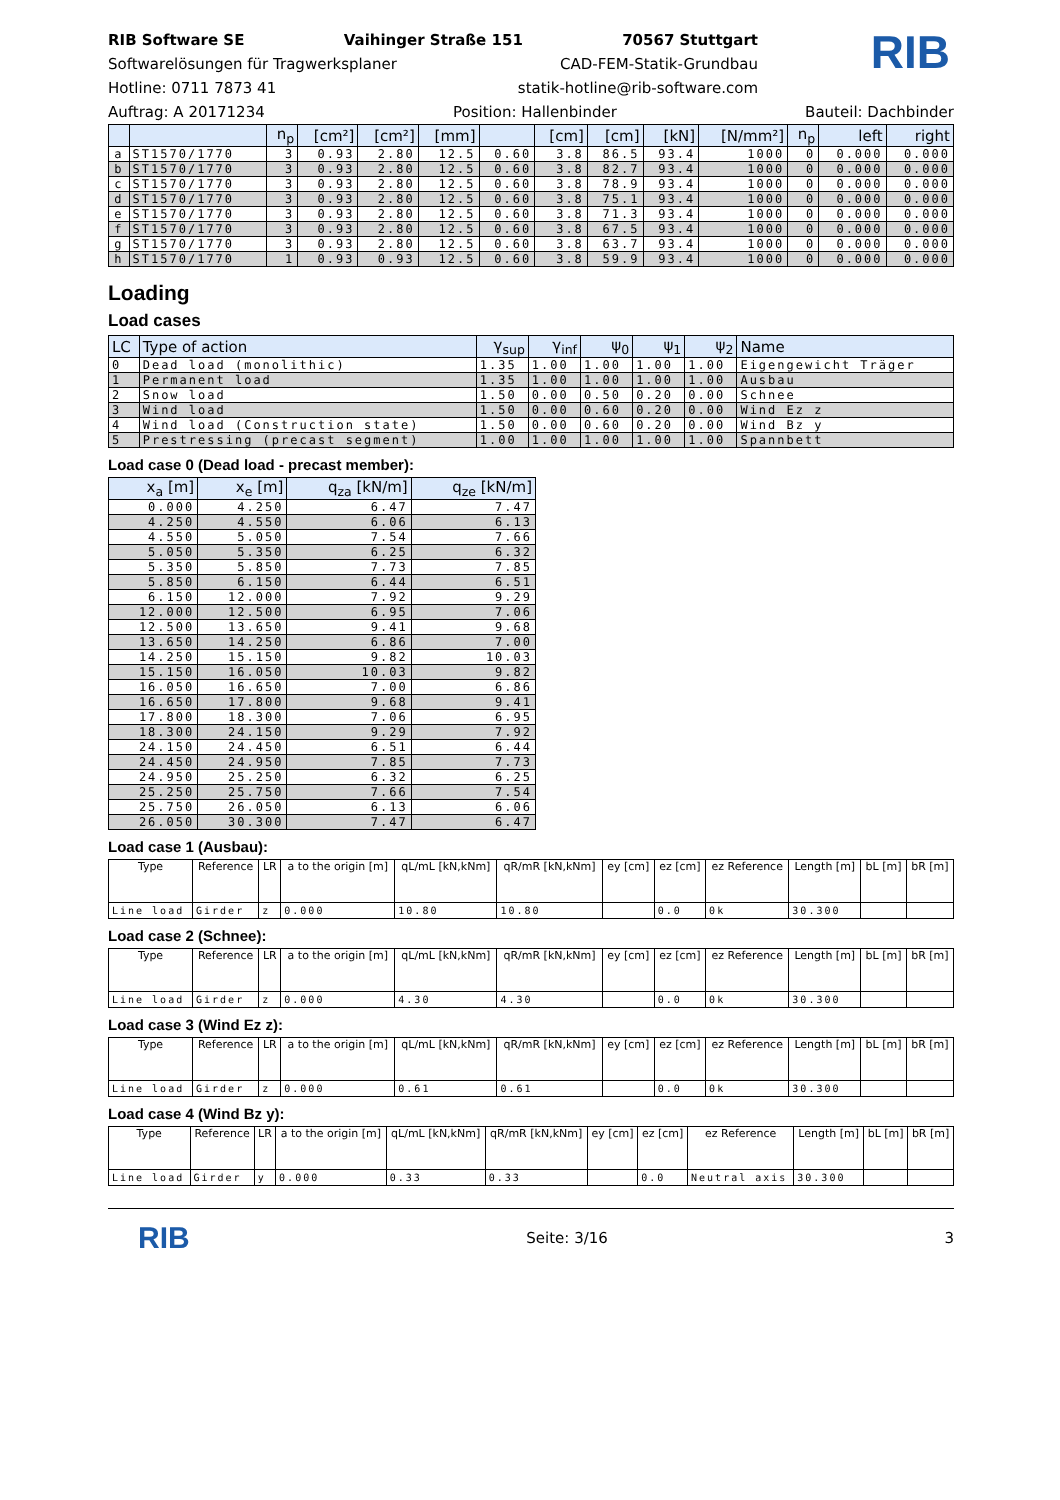RIB
RIB Software SE Vaihinger Straße 151 70567 Stuttgart
Softwarelösungen für Tragwerksplaner CAD-FEM-Statik-Grundbau
Hotline: 0711 7873 41 statik-hotline@rib-software.com
Auftrag: A 20171234 Position: Hallenbinder Bauteil: Dachbinder
| | | n<sub>p</sub> | [cm²] | [cm²] | [mm] | | [cm] | [cm] | [kN] | [N/mm²] | n<sub>p</sub> | left | right |
| --- | --- | --- | --- | --- | --- | --- | --- | --- | --- | --- | --- | --- | --- |
| a | ST1570/1770 | 3 | 0.93 | 2.80 | 12.5 | 0.60 | 3.8 | 86.5 | 93.4 | 1000 | 0 | 0.000 | 0.000 |
| b | ST1570/1770 | 3 | 0.93 | 2.80 | 12.5 | 0.60 | 3.8 | 82.7 | 93.4 | 1000 | 0 | 0.000 | 0.000 |
| c | ST1570/1770 | 3 | 0.93 | 2.80 | 12.5 | 0.60 | 3.8 | 78.9 | 93.4 | 1000 | 0 | 0.000 | 0.000 |
| d | ST1570/1770 | 3 | 0.93 | 2.80 | 12.5 | 0.60 | 3.8 | 75.1 | 93.4 | 1000 | 0 | 0.000 | 0.000 |
| e | ST1570/1770 | 3 | 0.93 | 2.80 | 12.5 | 0.60 | 3.8 | 71.3 | 93.4 | 1000 | 0 | 0.000 | 0.000 |
| f | ST1570/1770 | 3 | 0.93 | 2.80 | 12.5 | 0.60 | 3.8 | 67.5 | 93.4 | 1000 | 0 | 0.000 | 0.000 |
| g | ST1570/1770 | 3 | 0.93 | 2.80 | 12.5 | 0.60 | 3.8 | 63.7 | 93.4 | 1000 | 0 | 0.000 | 0.000 |
| h | ST1570/1770 | 1 | 0.93 | 0.93 | 12.5 | 0.60 | 3.8 | 59.9 | 93.4 | 1000 | 0 | 0.000 | 0.000 |
Loading
Load cases
| LC | Type of action | γ<sub>sup</sub> | γ<sub>inf</sub> | ψ<sub>0</sub> | ψ<sub>1</sub> | ψ<sub>2</sub> | Name |
| --- | --- | --- | --- | --- | --- | --- | --- |
| 0 | Dead load (monolithic) | 1.35 | 1.00 | 1.00 | 1.00 | 1.00 | Eigengewicht Träger |
| 1 | Permanent load | 1.35 | 1.00 | 1.00 | 1.00 | 1.00 | Ausbau |
| 2 | Snow load | 1.50 | 0.00 | 0.50 | 0.20 | 0.00 | Schnee |
| 3 | Wind load | 1.50 | 0.00 | 0.60 | 0.20 | 0.00 | Wind Ez z |
| 4 | Wind load (Construction state) | 1.50 | 0.00 | 0.60 | 0.20 | 0.00 | Wind Bz y |
| 5 | Prestressing (precast segment) | 1.00 | 1.00 | 1.00 | 1.00 | 1.00 | Spannbett |
Load case 0 (Dead load - precast member):
| x<sub>a</sub> [m] | x<sub>e</sub> [m] | q<sub>za</sub> [kN/m] | q<sub>ze</sub> [kN/m] |
| --- | --- | --- | --- |
| 0.000 | 4.250 | 6.47 | 7.47 |
| 4.250 | 4.550 | 6.06 | 6.13 |
| 4.550 | 5.050 | 7.54 | 7.66 |
| 5.050 | 5.350 | 6.25 | 6.32 |
| 5.350 | 5.850 | 7.73 | 7.85 |
| 5.850 | 6.150 | 6.44 | 6.51 |
| 6.150 | 12.000 | 7.92 | 9.29 |
| 12.000 | 12.500 | 6.95 | 7.06 |
| 12.500 | 13.650 | 9.41 | 9.68 |
| 13.650 | 14.250 | 6.86 | 7.00 |
| 14.250 | 15.150 | 9.82 | 10.03 |
| 15.150 | 16.050 | 10.03 | 9.82 |
| 16.050 | 16.650 | 7.00 | 6.86 |
| 16.650 | 17.800 | 9.68 | 9.41 |
| 17.800 | 18.300 | 7.06 | 6.95 |
| 18.300 | 24.150 | 9.29 | 7.92 |
| 24.150 | 24.450 | 6.51 | 6.44 |
| 24.450 | 24.950 | 7.85 | 7.73 |
| 24.950 | 25.250 | 6.32 | 6.25 |
| 25.250 | 25.750 | 7.66 | 7.54 |
| 25.750 | 26.050 | 6.13 | 6.06 |
| 26.050 | 30.300 | 7.47 | 6.47 |
Load case 1 (Ausbau):
| Type | Reference | LR | a to the origin [m] | qL/mL [kN,kNm] | qR/mR [kN,kNm] | ey [cm] | ez [cm] | ez Reference | Length [m] | bL [m] | bR [m] |
| --- | --- | --- | --- | --- | --- | --- | --- | --- | --- | --- | --- |
| Line load | Girder | z | 0.000 | 10.80 | 10.80 | | 0.0 | 0k | 30.300 | | |
Load case 2 (Schnee):
| Type | Reference | LR | a to the origin [m] | qL/mL [kN,kNm] | qR/mR [kN,kNm] | ey [cm] | ez [cm] | ez Reference | Length [m] | bL [m] | bR [m] |
| --- | --- | --- | --- | --- | --- | --- | --- | --- | --- | --- | --- |
| Line load | Girder | z | 0.000 | 4.30 | 4.30 | | 0.0 | 0k | 30.300 | | |
Load case 3 (Wind Ez z):
| Type | Reference | LR | a to the origin [m] | qL/mL [kN,kNm] | qR/mR [kN,kNm] | ey [cm] | ez [cm] | ez Reference | Length [m] | bL [m] | bR [m] |
| --- | --- | --- | --- | --- | --- | --- | --- | --- | --- | --- | --- |
| Line load | Girder | z | 0.000 | 0.61 | 0.61 | | 0.0 | 0k | 30.300 | | |
Load case 4 (Wind Bz y):
| Type | Reference | LR | a to the origin [m] | qL/mL [kN,kNm] | qR/mR [kN,kNm] | ey [cm] | ez [cm] | ez Reference | Length [m] | bL [m] | bR [m] |
| --- | --- | --- | --- | --- | --- | --- | --- | --- | --- | --- | --- |
| Line load | Girder | y | 0.000 | 0.33 | 0.33 | | 0.0 | Neutral axis | 30.300 | | |
RIB Seite: 3/16 3